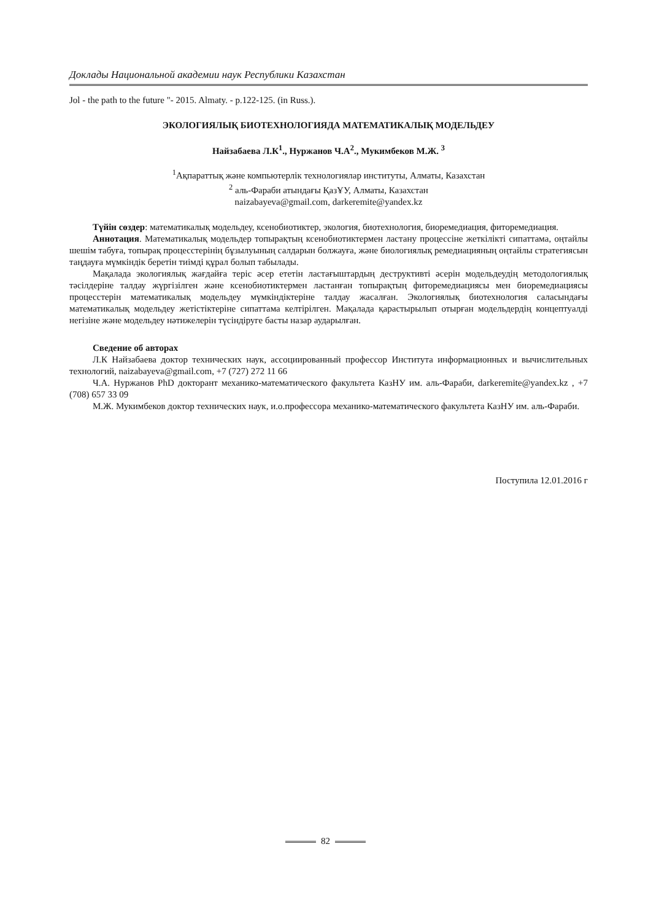Доклады Национальной академии наук Республики Казахстан
Jol - the path to the future "- 2015. Almaty. - p.122-125. (in Russ.).
ЭКОЛОГИЯЛЫҚ БИОТЕХНОЛОГИЯДА МАТЕМАТИКАЛЫҚ МОДЕЛЬДЕУ
Найзабаева Л.К<sup>1</sup>., Нуржанов Ч.А<sup>2</sup>., Мукимбеков М.Ж. <sup>3</sup>
<sup>1</sup> Ақпараттық және компьютерлік технологиялар институты, Алматы, Казахстан
<sup>2</sup> аль-Фараби атындағы ҚазҰУ, Алматы, Казахстан
naizabayeva@gmail.com, darkeremite@yandex.kz
Түйін сөздер: математикалық модельдеу, ксенобиотиктер, экология, биотехнология, биоремедиация, фиторемедиация.
Аннотация. Математикалық модельдер топырақтың ксенобиотиктермен ластану процессіне жеткілікті сипаттама, оңтайлы шешім табуға, топырақ процесстерінің бұзылуының салдарын болжауға, және биологиялық ремедиацияның оңтайлы стратегиясын таңдауға мүмкіндік беретін тиімді құрал болып табылады.
Мақалада экологиялық жағдайға теріс әсер ететін ластағыштардың деструктивті әсерін модельдеудің методологиялық тәсілдеріне талдау жүргізілген және ксенобиотиктермен ластанған топырақтың фиторемедиациясы мен биоремедиациясы процесстерін математикалық модельдеу мүмкіндіктеріне талдау жасалған. Экологиялық биотехнология саласындағы математикалық модельдеу жетістіктеріне сипаттама келтірілген. Мақалада қарастырылып отырған модельдердің концептуалді негізіне және модельдеу нәтижелерін түсіндіруге басты назар аударылған.
Сведение об авторах
Л.К Найзабаева доктор технических наук, ассоциированный профессор Института информационных и вычислительных технологий, naizabayeva@gmail.com, +7 (727) 272 11 66
Ч.А. Нуржанов PhD докторант механико-математического факультета КазНУ им. аль-Фараби, darkeremite@yandex.kz , +7 (708) 657 33 09
М.Ж. Мукимбеков доктор технических наук, и.о.профессора механико-математического факультета КазНУ им. аль-Фараби.
Поступила 12.01.2016 г
82